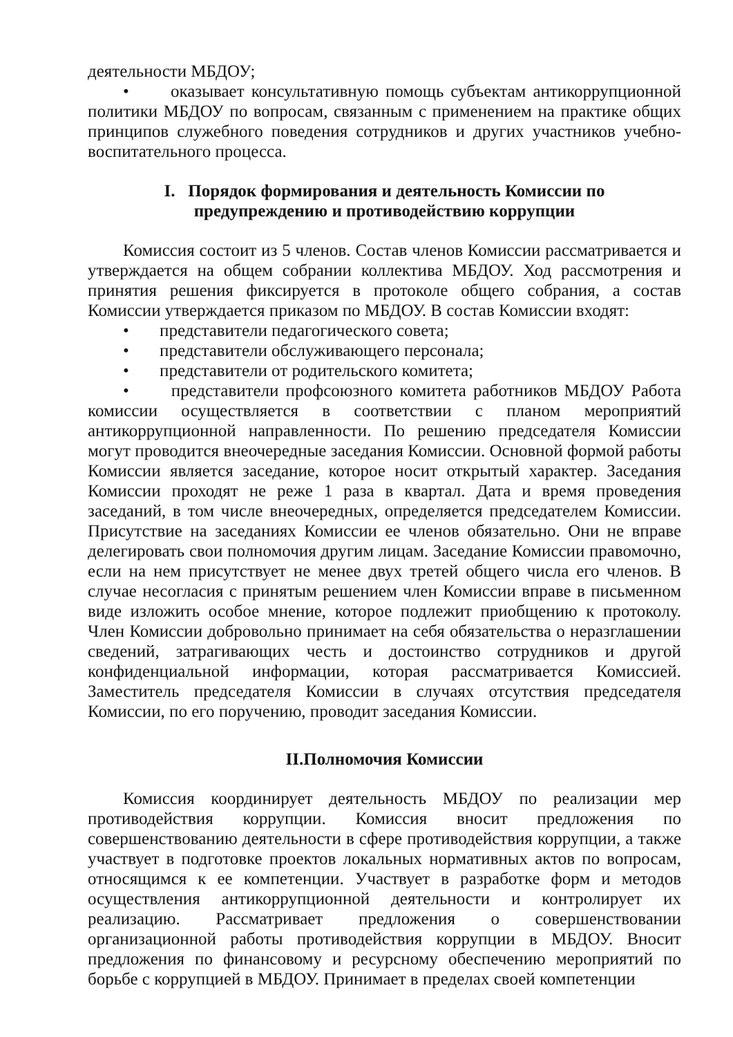деятельности МБДОУ;
• оказывает консультативную помощь субъектам антикоррупционной политики МБДОУ по вопросам, связанным с применением на практике общих принципов служебного поведения сотрудников и других участников учебно-воспитательного процесса.
I. Порядок формирования и деятельность Комиссии по
предупреждению и противодействию коррупции
Комиссия состоит из 5 членов. Состав членов Комиссии рассматривается и утверждается на общем собрании коллектива МБДОУ. Ход рассмотрения и принятия решения фиксируется в протоколе общего собрания, а состав Комиссии утверждается приказом по МБДОУ. В состав Комиссии входят:
• представители педагогического совета;
• представители обслуживающего персонала;
• представители от родительского комитета;
• представители профсоюзного комитета работников МБДОУ Работа комиссии осуществляется в соответствии с планом мероприятий антикоррупционной направленности. По решению председателя Комиссии могут проводится внеочередные заседания Комиссии. Основной формой работы Комиссии является заседание, которое носит открытый характер. Заседания Комиссии проходят не реже 1 раза в квартал. Дата и время проведения заседаний, в том числе внеочередных, определяется председателем Комиссии. Присутствие на заседаниях Комиссии ее членов обязательно. Они не вправе делегировать свои полномочия другим лицам. Заседание Комиссии правомочно, если на нем присутствует не менее двух третей общего числа его членов. В случае несогласия с принятым решением член Комиссии вправе в письменном виде изложить особое мнение, которое подлежит приобщению к протоколу. Член Комиссии добровольно принимает на себя обязательства о неразглашении сведений, затрагивающих честь и достоинство сотрудников и другой конфиденциальной информации, которая рассматривается Комиссией. Заместитель председателя Комиссии в случаях отсутствия председателя Комиссии, по его поручению, проводит заседания Комиссии.
II.Полномочия Комиссии
Комиссия координирует деятельность МБДОУ по реализации мер противодействия коррупции. Комиссия вносит предложения по совершенствованию деятельности в сфере противодействия коррупции, а также участвует в подготовке проектов локальных нормативных актов по вопросам, относящимся к ее компетенции. Участвует в разработке форм и методов осуществления антикоррупционной деятельности и контролирует их реализацию. Рассматривает предложения о совершенствовании организационной работы противодействия коррупции в МБДОУ. Вносит предложения по финансовому и ресурсному обеспечению мероприятий по борьбе с коррупцией в МБДОУ. Принимает в пределах своей компетенции